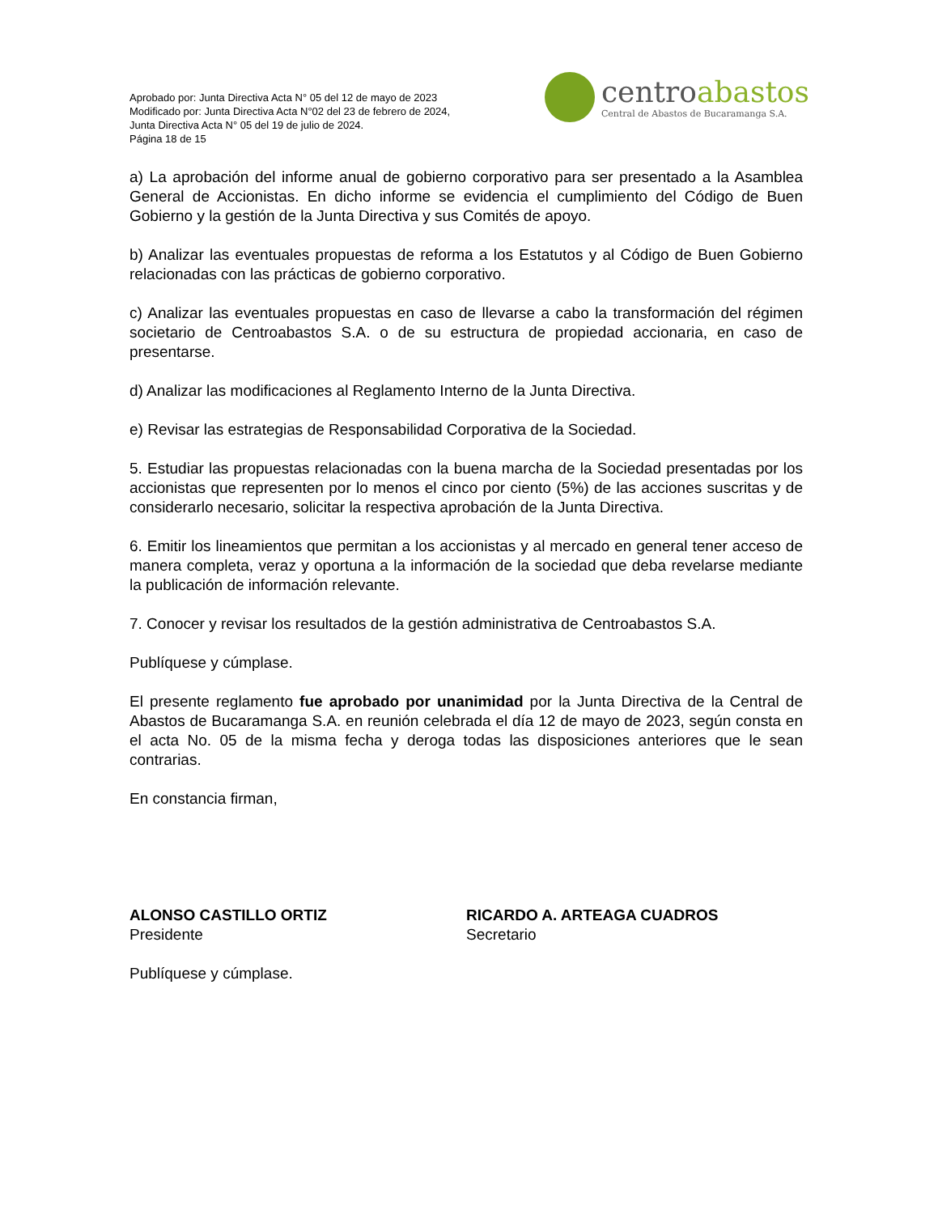Aprobado por: Junta Directiva Acta N° 05 del 12 de mayo de 2023
Modificado por: Junta Directiva Acta N°02 del 23 de febrero de 2024,
Junta Directiva Acta N° 05 del 19 de julio de 2024.
Página 18 de 15
centroabastos
Central de Abastos de Bucaramanga S.A.
a) La aprobación del informe anual de gobierno corporativo para ser presentado a la Asamblea General de Accionistas. En dicho informe se evidencia el cumplimiento del Código de Buen Gobierno y la gestión de la Junta Directiva y sus Comités de apoyo.
b) Analizar las eventuales propuestas de reforma a los Estatutos y al Código de Buen Gobierno relacionadas con las prácticas de gobierno corporativo.
c) Analizar las eventuales propuestas en caso de llevarse a cabo la transformación del régimen societario de Centroabastos S.A. o de su estructura de propiedad accionaria, en caso de presentarse.
d) Analizar las modificaciones al Reglamento Interno de la Junta Directiva.
e) Revisar las estrategias de Responsabilidad Corporativa de la Sociedad.
5. Estudiar las propuestas relacionadas con la buena marcha de la Sociedad presentadas por los accionistas que representen por lo menos el cinco por ciento (5%) de las acciones suscritas y de considerarlo necesario, solicitar la respectiva aprobación de la Junta Directiva.
6. Emitir los lineamientos que permitan a los accionistas y al mercado en general tener acceso de manera completa, veraz y oportuna a la información de la sociedad que deba revelarse mediante la publicación de información relevante.
7. Conocer y revisar los resultados de la gestión administrativa de Centroabastos S.A.
Publíquese y cúmplase.
El presente reglamento fue aprobado por unanimidad por la Junta Directiva de la Central de Abastos de Bucaramanga S.A. en reunión celebrada el día 12 de mayo de 2023, según consta en el acta No. 05 de la misma fecha y deroga todas las disposiciones anteriores que le sean contrarias.
En constancia firman,
ALONSO CASTILLO ORTIZ
Presidente
RICARDO A. ARTEAGA CUADROS
Secretario
Publíquese y cúmplase.